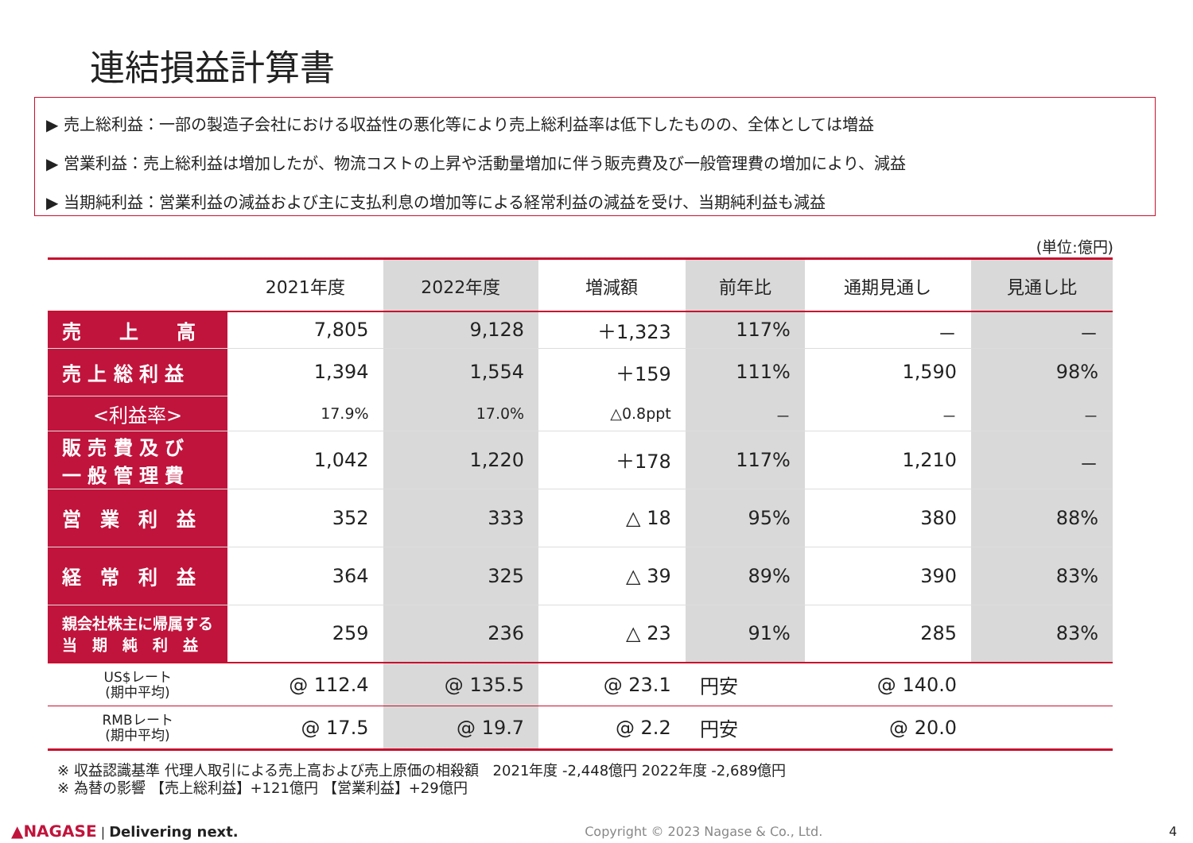連結損益計算書
▶ 売上総利益：一部の製造子会社における収益性の悪化等により売上総利益率は低下したものの、全体としては増益
▶ 営業利益：売上総利益は増加したが、物流コストの上昇や活動量増加に伴う販売費及び一般管理費の増加により、減益
▶ 当期純利益：営業利益の減益および主に支払利息の増加等による経常利益の減益を受け、当期純利益も減益
(単位:億円)
| | 2021年度 | 2022年度 | 増減額 | 前年比 | 通期見通し | 見通し比 |
| --- | --- | --- | --- | --- | --- | --- |
| 売 上 高 | 7,805 | 9,128 | ＋1,323 | 117% | － | － |
| 売 上 総 利 益 | 1,394 | 1,554 | ＋159 | 111% | 1,590 | 98% |
| <利益率> | 17.9% | 17.0% | △0.8ppt | － | － | － |
| 販 売 費 及 び 一 般 管 理 費 | 1,042 | 1,220 | ＋178 | 117% | 1,210 | － |
| 営 業 利 益 | 352 | 333 | △ 18 | 95% | 380 | 88% |
| 経 常 利 益 | 364 | 325 | △ 39 | 89% | 390 | 83% |
| 親会社株主に帰属する 当 期 純 利 益 | 259 | 236 | △ 23 | 91% | 285 | 83% |
| US$レート (期中平均) | @ 112.4 | @ 135.5 | @ 23.1 | 円安 | @ 140.0 | |
| RMBレート (期中平均) | @ 17.5 | @ 19.7 | @ 2.2 | 円安 | @ 20.0 | |
※ 収益認識基準 代理人取引による売上高および売上原価の相殺額　2021年度 -2,448億円 2022年度 -2,689億円
※ 為替の影響 【売上総利益】+121億円 【営業利益】+29億円
▲NAGASE | Delivering next. Copyright © 2023 Nagase & Co., Ltd. 4